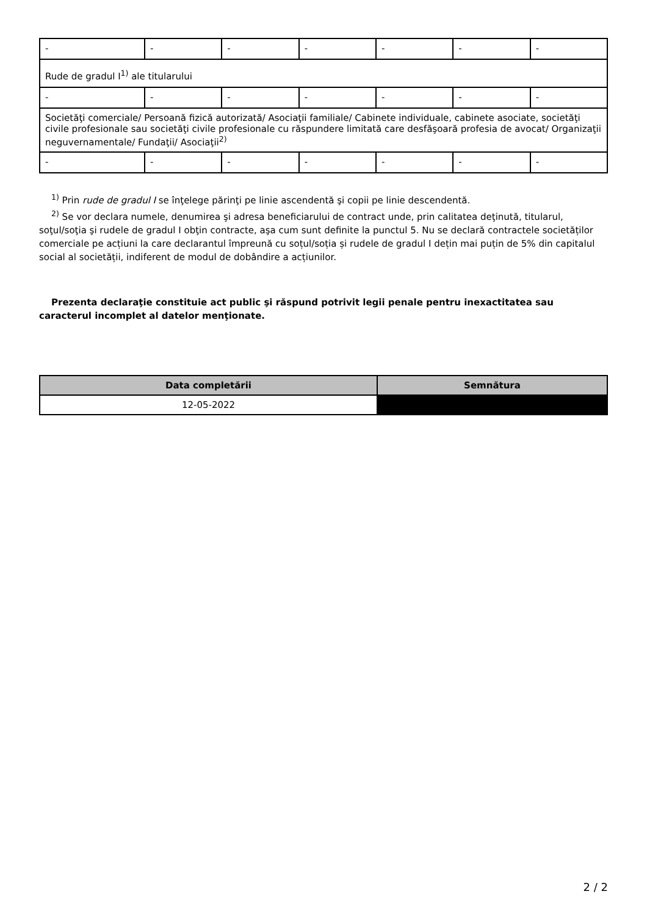| - | - | - | - | - | - | - |
| Rude de gradul I<sup>1)</sup> ale titularului | | | | | | |
| - | - | - | - | - | - | - |
| Societăţi comerciale/ Persoană fizică autorizată/ Asociaţii familiale/ Cabinete individuale, cabinete asociate, societăţi civile profesionale sau societăţi civile profesionale cu răspundere limitată care desfăşoară profesia de avocat/ Organizaţii neguvernamentale/ Fundaţii/ Asociaţii<sup>2)</sup> | | | | | | |
| - | - | - | - | - | - | - |
<sup>1)</sup> Prin rude de gradul I se înţelege părinţi pe linie ascendentă şi copii pe linie descendentă.
<sup>2)</sup> Se vor declara numele, denumirea şi adresa beneficiarului de contract unde, prin calitatea deţinută, titularul, soţul/soţia şi rudele de gradul I obţin contracte, aşa cum sunt definite la punctul 5. Nu se declară contractele societăților comerciale pe acțiuni la care declarantul împreună cu soțul/soția și rudele de gradul I dețin mai puțin de 5% din capitalul social al societății, indiferent de modul de dobândire a acțiunilor.
Prezenta declaraţie constituie act public şi răspund potrivit legii penale pentru inexactitatea sau caracterul incomplet al datelor menţionate.
| Data completării | Semnătura |
| --- | --- |
| 12-05-2022 | |
2 / 2